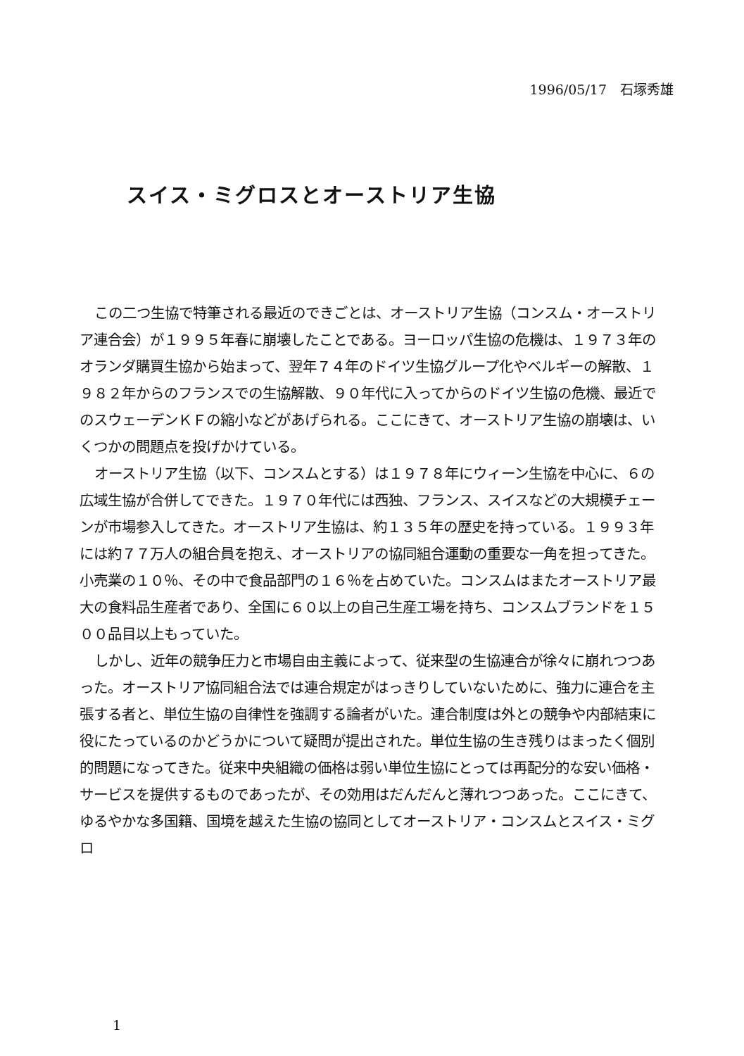1996/05/17　石塚秀雄
スイス・ミグロスとオーストリア生協
この二つ生協で特筆される最近のできごとは、オーストリア生協（コンスム・オーストリア連合会）が１９９５年春に崩壊したことである。ヨーロッパ生協の危機は、１９７３年のオランダ購買生協から始まって、翌年７４年のドイツ生協グループ化やベルギーの解散、１９８２年からのフランスでの生協解散、９０年代に入ってからのドイツ生協の危機、最近でのスウェーデンＫＦの縮小などがあげられる。ここにきて、オーストリア生協の崩壊は、いくつかの問題点を投げかけている。
オーストリア生協（以下、コンスムとする）は１９７８年にウィーン生協を中心に、６の広域生協が合併してできた。１９７０年代には西独、フランス、スイスなどの大規模チェーンが市場参入してきた。オーストリア生協は、約１３５年の歴史を持っている。１９９３年には約７７万人の組合員を抱え、オーストリアの協同組合運動の重要な一角を担ってきた。小売業の１０％、その中で食品部門の１６％を占めていた。コンスムはまたオーストリア最大の食料品生産者であり、全国に６０以上の自己生産工場を持ち、コンスムブランドを１５００品目以上もっていた。
しかし、近年の競争圧力と市場自由主義によって、従来型の生協連合が徐々に崩れつつあった。オーストリア協同組合法では連合規定がはっきりしていないために、強力に連合を主張する者と、単位生協の自律性を強調する論者がいた。連合制度は外との競争や内部結束に役にたっているのかどうかについて疑問が提出された。単位生協の生き残りはまったく個別的問題になってきた。従来中央組織の価格は弱い単位生協にとっては再配分的な安い価格・サービスを提供するものであったが、その効用はだんだんと薄れつつあった。ここにきて、ゆるやかな多国籍、国境を越えた生協の協同としてオーストリア・コンスムとスイス・ミグロ
1